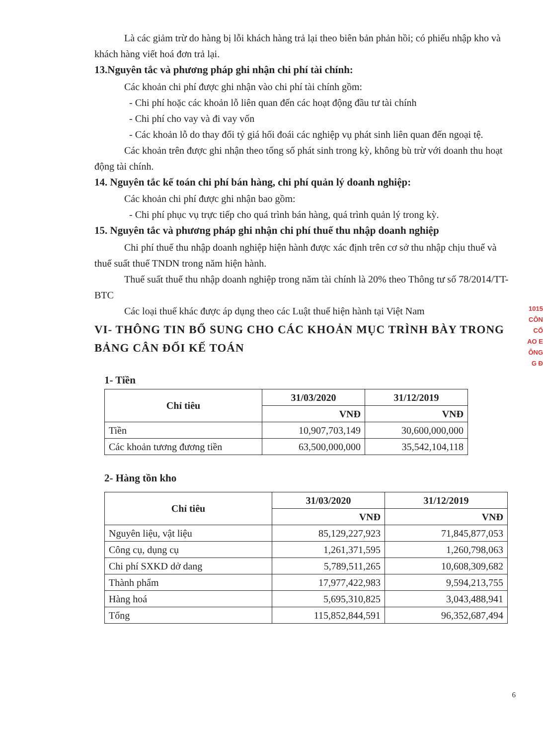Là các giảm trừ do hàng bị lỗi khách hàng trả lại theo biên bản phản hồi; có phiếu nhập kho và khách hàng viết hoá đơn trả lại.
13.Nguyên tắc và phương pháp ghi nhận chi phí tài chính:
Các khoản chi phí được ghi nhận vào chi phí tài chính gồm:
- Chi phí hoặc các khoản lỗ liên quan đến các hoạt động đầu tư tài chính
- Chi phí cho vay và đi vay vốn
- Các khoản lỗ do thay đổi tỷ giá hối đoái các nghiệp vụ phát sinh liên quan đến ngoại tệ.
Các khoản trên được ghi nhận theo tổng số phát sinh trong kỳ, không bù trừ với doanh thu hoạt động tài chính.
14. Nguyên tắc kế toán chi phí bán hàng, chi phí quản lý doanh nghiệp:
Các khoản chi phí được ghi nhận bao gồm:
- Chi phí phục vụ trực tiếp cho quá trình bán hàng, quá trình quản lý trong kỳ.
15. Nguyên tắc và phương pháp ghi nhận chi phí thuế thu nhập doanh nghiệp
Chi phí thuế thu nhập doanh nghiệp hiện hành được xác định trên cơ sở thu nhập chịu thuế và thuế suất thuế TNDN trong năm hiện hành.
Thuế suất thuế thu nhập doanh nghiệp trong năm tài chính là 20% theo Thông tư số 78/2014/TT-BTC
Các loại thuế khác được áp dụng theo các Luật thuế hiện hành tại Việt Nam
VI- THÔNG TIN BỔ SUNG CHO CÁC KHOẢN MỤC TRÌNH BÀY TRONG BẢNG CÂN ĐỐI KẾ TOÁN
1- Tiền
| Chỉ tiêu | 31/03/2020 | 31/12/2019 |
| --- | --- | --- |
| | VNĐ | VNĐ |
| Tiền | 10,907,703,149 | 30,600,000,000 |
| Các khoản tương đương tiền | 63,500,000,000 | 35,542,104,118 |
2- Hàng tồn kho
| Chỉ tiêu | 31/03/2020 | 31/12/2019 |
| --- | --- | --- |
| | VNĐ | VNĐ |
| Nguyên liệu, vật liệu | 85,129,227,923 | 71,845,877,053 |
| Công cụ, dụng cụ | 1,261,371,595 | 1,260,798,063 |
| Chi phí SXKD dở dang | 5,789,511,265 | 10,608,309,682 |
| Thành phẩm | 17,977,422,983 | 9,594,213,755 |
| Hàng hoá | 5,695,310,825 | 3,043,488,941 |
| Tổng | 115,852,844,591 | 96,352,687,494 |
1015
CÔN
CỔ
AO E
ÔNG
G Đ
6